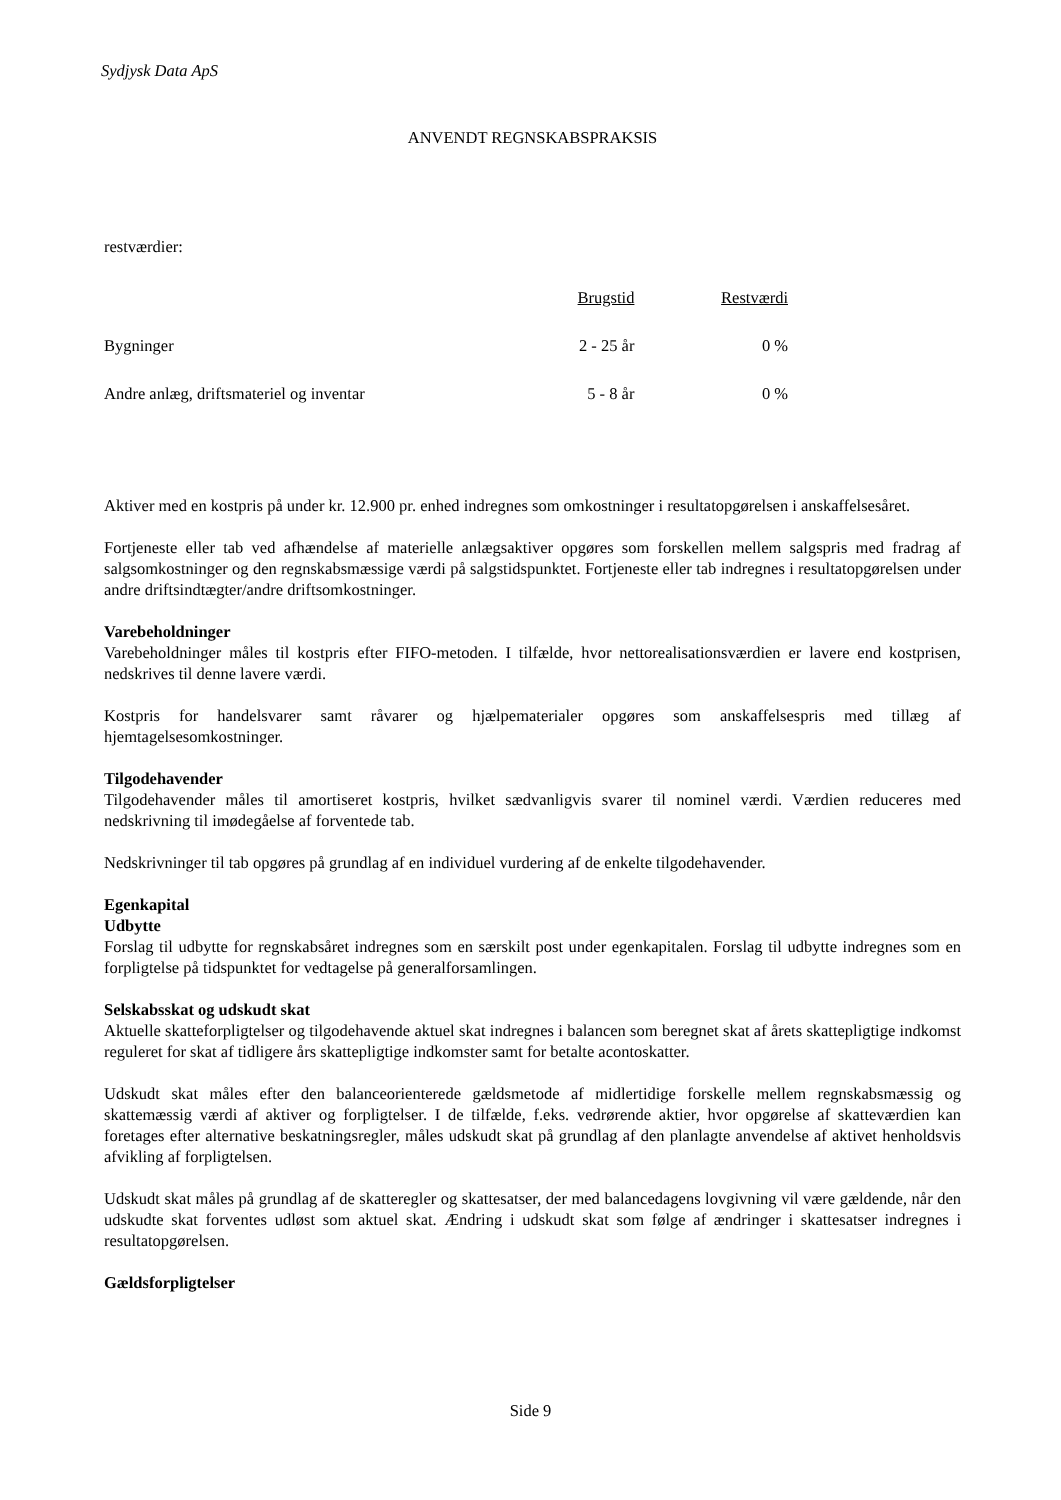Sydjysk Data ApS
ANVENDT REGNSKABSPRAKSIS
restværdier:
| | Brugstid | Restværdi |
| --- | --- | --- |
| Bygninger | 2 - 25 år | 0 % |
| Andre anlæg, driftsmateriel og inventar | 5 - 8 år | 0 % |
Aktiver med en kostpris på under kr. 12.900 pr. enhed indregnes som omkostninger i resultatopgørelsen i anskaffelsesåret.
Fortjeneste eller tab ved afhændelse af materielle anlægsaktiver opgøres som forskellen mellem salgspris med fradrag af salgsomkostninger og den regnskabsmæssige værdi på salgstidspunktet. Fortjeneste eller tab indregnes i resultatopgørelsen under andre driftsindtægter/andre driftsomkostninger.
Varebeholdninger
Varebeholdninger måles til kostpris efter FIFO-metoden. I tilfælde, hvor nettorealisationsværdien er lavere end kostprisen, nedskrives til denne lavere værdi.
Kostpris for handelsvarer samt råvarer og hjælpematerialer opgøres som anskaffelsespris med tillæg af hjemtagelsesomkostninger.
Tilgodehavender
Tilgodehavender måles til amortiseret kostpris, hvilket sædvanligvis svarer til nominel værdi. Værdien reduceres med nedskrivning til imødegåelse af forventede tab.
Nedskrivninger til tab opgøres på grundlag af en individuel vurdering af de enkelte tilgodehavender.
Egenkapital
Udbytte
Forslag til udbytte for regnskabsåret indregnes som en særskilt post under egenkapitalen. Forslag til udbytte indregnes som en forpligtelse på tidspunktet for vedtagelse på generalforsamlingen.
Selskabsskat og udskudt skat
Aktuelle skatteforpligtelser og tilgodehavende aktuel skat indregnes i balancen som beregnet skat af årets skattepligtige indkomst reguleret for skat af tidligere års skattepligtige indkomster samt for betalte acontoskatter.
Udskudt skat måles efter den balanceorienterede gældsmetode af midlertidige forskelle mellem regnskabsmæssig og skattemæssig værdi af aktiver og forpligtelser. I de tilfælde, f.eks. vedrørende aktier, hvor opgørelse af skatteværdien kan foretages efter alternative beskatningsregler, måles udskudt skat på grundlag af den planlagte anvendelse af aktivet henholdsvis afvikling af forpligtelsen.
Udskudt skat måles på grundlag af de skatteregler og skattesatser, der med balancedagens lovgivning vil være gældende, når den udskudte skat forventes udløst som aktuel skat. Ændring i udskudt skat som følge af ændringer i skattesatser indregnes i resultatopgørelsen.
Gældsforpligtelser
Side 9